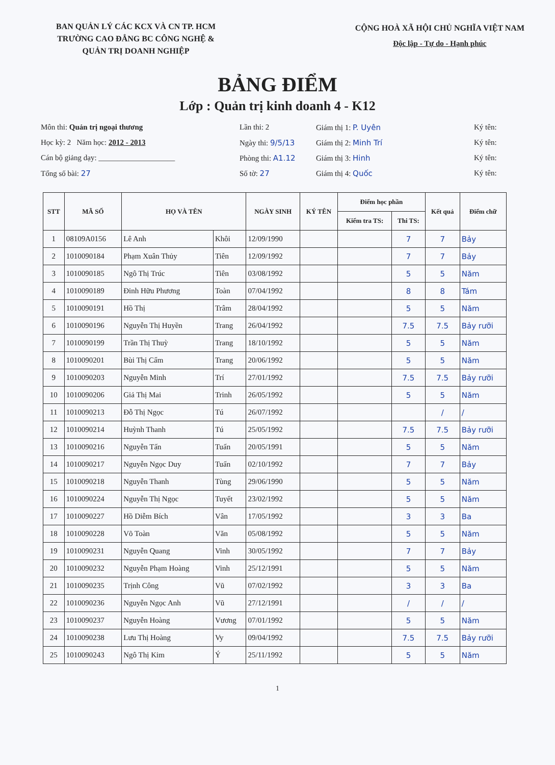BAN QUẢN LÝ CÁC KCX VÀ CN TP. HCM
TRƯỜNG CAO ĐẲNG BC CÔNG NGHỆ &
QUẢN TRỊ DOANH NGHIỆP
CỘNG HOÀ XÃ HỘI CHỦ NGHĨA VIỆT NAM
Độc lập - Tự do - Hạnh phúc
BẢNG ĐIỂM
Lớp : Quản trị kinh doanh 4 - K12
Môn thi: Quản trị ngoại thương
Lần thi: 2
Giám thị 1: P. Uyên
Ký tên:
Học kỳ: 2 Năm học: 2012 - 2013
Ngày thi: 9/5/13
Giám thị 2: Minh Trí
Ký tên:
Cán bộ giảng dạy: ____________________
Phòng thi: A1.12
Giám thị 3: Hinh
Ký tên:
Tổng số bài: 27
Số tờ: 27
Giám thị 4: Quốc
Ký tên:
| STT | MÃ SỐ | HỌ VÀ TÊN | | NGÀY SINH | KÝ TÊN | Điểm học phần | | Kết quả | Điểm chữ |
| --- | --- | --- | --- | --- | --- | --- | --- | --- | --- |
| | | | | | | Kiểm tra TS: | Thi TS: | | |
| 1 | 08109A0156 | Lê Anh | Khôi | 12/09/1990 | | | 7 | 7 | Bảy |
| 2 | 1010090184 | Phạm Xuân Thủy | Tiên | 12/09/1992 | | | 7 | 7 | Bảy |
| 3 | 1010090185 | Ngô Thị Trúc | Tiên | 03/08/1992 | | | 5 | 5 | Năm |
| 4 | 1010090189 | Đinh Hữu Phương | Toàn | 07/04/1992 | | | 8 | 8 | Tám |
| 5 | 1010090191 | Hồ Thị | Trâm | 28/04/1992 | | | 5 | 5 | Năm |
| 6 | 1010090196 | Nguyễn Thị Huyền | Trang | 26/04/1992 | | | 7.5 | 7.5 | Bảy rưỡi |
| 7 | 1010090199 | Trần Thị Thuỳ | Trang | 18/10/1992 | | | 5 | 5 | Năm |
| 8 | 1010090201 | Bùi Thị Cẩm | Trang | 20/06/1992 | | | 5 | 5 | Năm |
| 9 | 1010090203 | Nguyễn Minh | Trí | 27/01/1992 | | | 7.5 | 7.5 | Bảy rưỡi |
| 10 | 1010090206 | Giả Thị Mai | Trinh | 26/05/1992 | | | 5 | 5 | Năm |
| 11 | 1010090213 | Đỗ Thị Ngọc | Tú | 26/07/1992 | | | | / | / |
| 12 | 1010090214 | Huỳnh Thanh | Tú | 25/05/1992 | | | 7.5 | 7.5 | Bảy rưỡi |
| 13 | 1010090216 | Nguyễn Tấn | Tuấn | 20/05/1991 | | | 5 | 5 | Năm |
| 14 | 1010090217 | Nguyễn Ngọc Duy | Tuấn | 02/10/1992 | | | 7 | 7 | Bảy |
| 15 | 1010090218 | Nguyễn Thanh | Tùng | 29/06/1990 | | | 5 | 5 | Năm |
| 16 | 1010090224 | Nguyễn Thị Ngọc | Tuyết | 23/02/1992 | | | 5 | 5 | Năm |
| 17 | 1010090227 | Hồ Diễm Bích | Vân | 17/05/1992 | | | 3 | 3 | Ba |
| 18 | 1010090228 | Võ Toàn | Văn | 05/08/1992 | | | 5 | 5 | Năm |
| 19 | 1010090231 | Nguyễn Quang | Vinh | 30/05/1992 | | | 7 | 7 | Bảy |
| 20 | 1010090232 | Nguyễn Phạm Hoàng | Vinh | 25/12/1991 | | | 5 | 5 | Năm |
| 21 | 1010090235 | Trịnh Công | Vũ | 07/02/1992 | | | 3 | 3 | Ba |
| 22 | 1010090236 | Nguyễn Ngọc Anh | Vũ | 27/12/1991 | | | / | / | / |
| 23 | 1010090237 | Nguyễn Hoàng | Vương | 07/01/1992 | | | 5 | 5 | Năm |
| 24 | 1010090238 | Lưu Thị Hoàng | Vy | 09/04/1992 | | | 7.5 | 7.5 | Bảy rưỡi |
| 25 | 1010090243 | Ngô Thị Kim | Ý | 25/11/1992 | | | 5 | 5 | Năm |
1